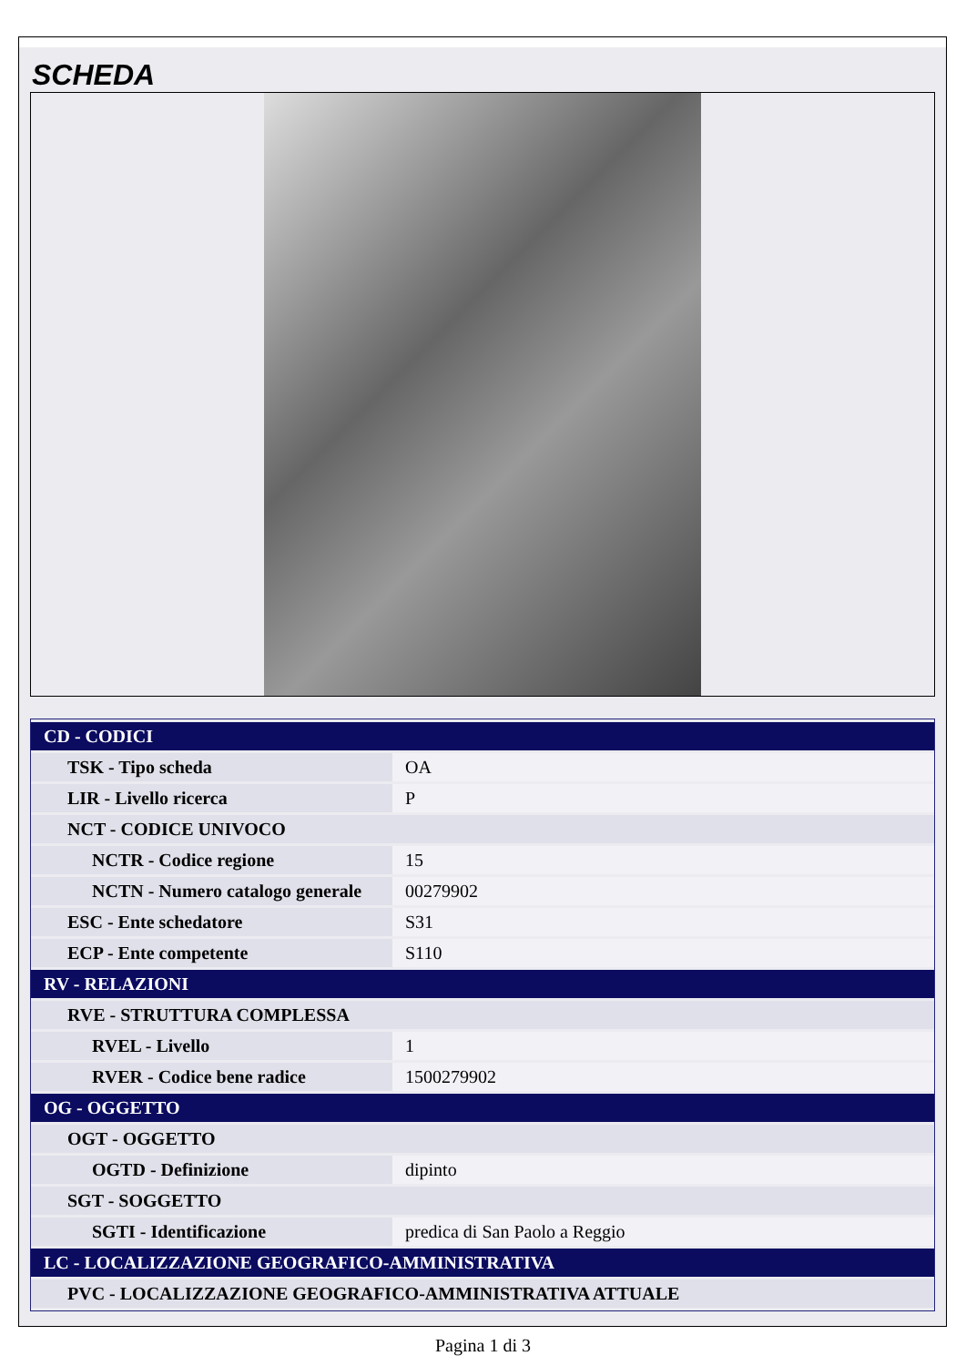SCHEDA
| CD - CODICI | |
| TSK - Tipo scheda | OA |
| LIR - Livello ricerca | P |
| NCT - CODICE UNIVOCO | |
| NCTR - Codice regione | 15 |
| NCTN - Numero catalogo generale | 00279902 |
| ESC - Ente schedatore | S31 |
| ECP - Ente competente | S110 |
| RV - RELAZIONI | |
| RVE - STRUTTURA COMPLESSA | |
| RVEL - Livello | 1 |
| RVER - Codice bene radice | 1500279902 |
| OG - OGGETTO | |
| OGT - OGGETTO | |
| OGTD - Definizione | dipinto |
| SGT - SOGGETTO | |
| SGTI - Identificazione | predica di San Paolo a Reggio |
| LC - LOCALIZZAZIONE GEOGRAFICO-AMMINISTRATIVA | |
| PVC - LOCALIZZAZIONE GEOGRAFICO-AMMINISTRATIVA ATTUALE | |
Pagina 1 di 3